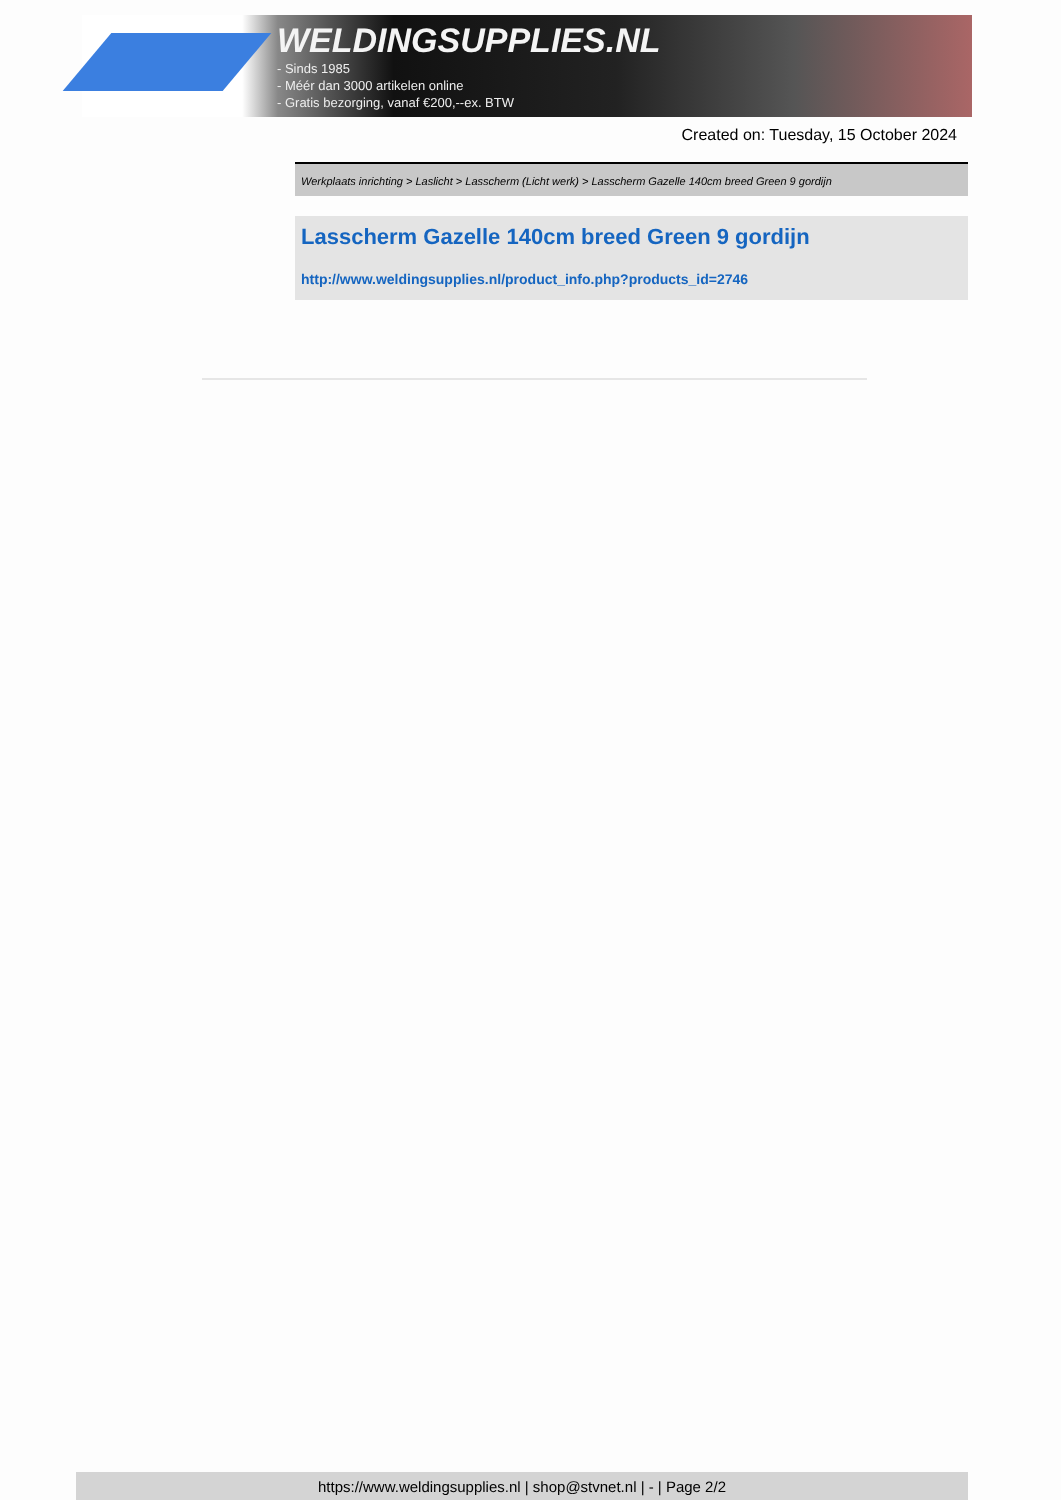WELDINGSUPPLIES.NL
- Sinds 1985
- Méér dan 3000 artikelen online
- Gratis bezorging, vanaf €200,--ex. BTW
Created on: Tuesday, 15 October 2024
Werkplaats inrichting > Laslicht > Lasscherm (Licht werk) > Lasscherm Gazelle 140cm breed Green 9 gordijn
Lasscherm Gazelle 140cm breed Green 9 gordijn
http://www.weldingsupplies.nl/product_info.php?products_id=2746
https://www.weldingsupplies.nl | shop@stvnet.nl | - | Page 2/2